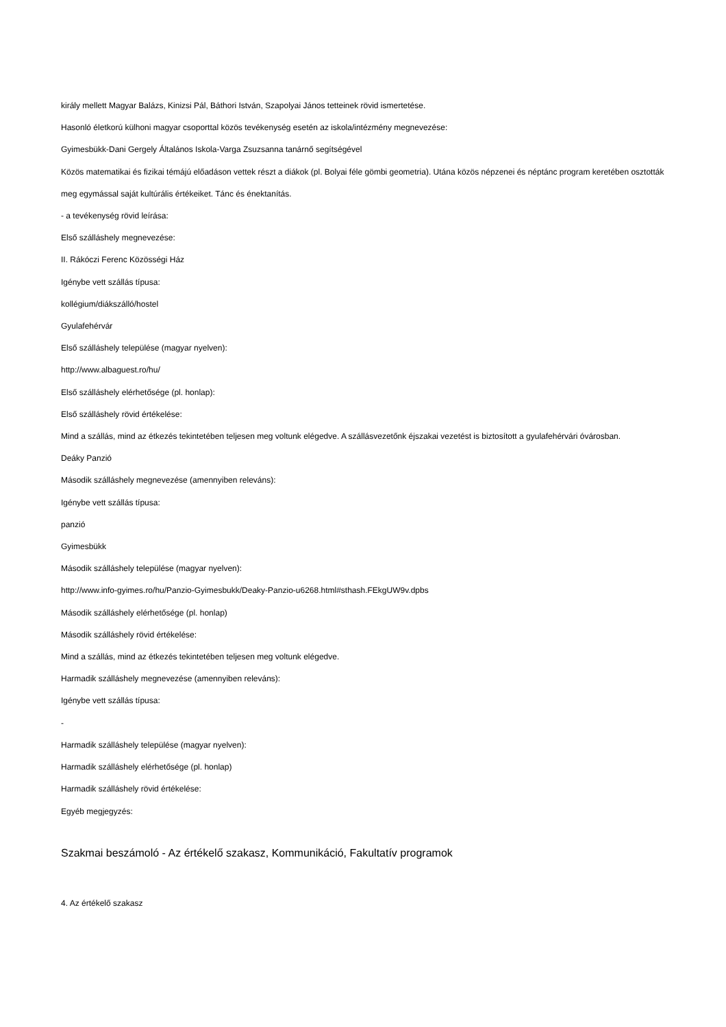király mellett Magyar Balázs, Kinizsi Pál, Báthori István, Szapolyai János tetteinek rövid ismertetése.
Hasonló életkorú külhoni magyar csoporttal közös tevékenység esetén az iskola/intézmény megnevezése:
Gyimesbükk-Dani Gergely Általános Iskola-Varga Zsuzsanna tanárnő segítségével
Közös matematikai és fizikai témájú előadáson vettek részt a diákok (pl. Bolyai féle gömbi geometria). Utána közös népzenei és néptánc program keretében osztották meg egymással saját kultúrális értékeiket. Tánc és énektanítás.
- a tevékenység rövid leírása:
Első szálláshely megnevezése:
II. Rákóczi Ferenc Közösségi Ház
Igénybe vett szállás típusa:
kollégium/diákszálló/hostel
Gyulafehérvár
Első szálláshely települése (magyar nyelven):
http://www.albaguest.ro/hu/
Első szálláshely elérhetősége (pl. honlap):
Első szálláshely rövid értékelése:
Mind a szállás, mind az étkezés tekintetében teljesen meg voltunk elégedve. A szállásvezetőnk éjszakai vezetést is biztosított a gyulafehérvári óvárosban.
Deáky Panzió
Második szálláshely megnevezése (amennyiben releváns):
Igénybe vett szállás típusa:
panzió
Gyimesbükk
Második szálláshely települése (magyar nyelven):
http://www.info-gyimes.ro/hu/Panzio-Gyimesbukk/Deaky-Panzio-u6268.html#sthash.FEkgUW9v.dpbs
Második szálláshely elérhetősége (pl. honlap)
Második szálláshely rövid értékelése:
Mind a szállás, mind az étkezés tekintetében teljesen meg voltunk elégedve.
Harmadik szálláshely megnevezése (amennyiben releváns):
Igénybe vett szállás típusa:
-
Harmadik szálláshely települése (magyar nyelven):
Harmadik szálláshely elérhetősége (pl. honlap)
Harmadik szálláshely rövid értékelése:
Egyéb megjegyzés:
Szakmai beszámoló - Az értékelő szakasz, Kommunikáció, Fakultatív programok
4. Az értékelő szakasz